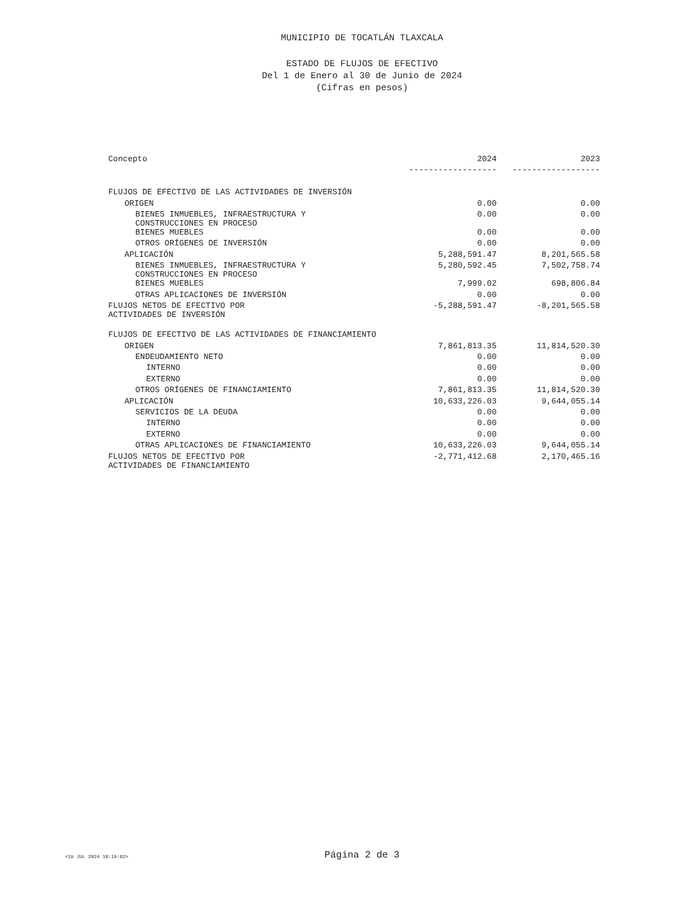MUNICIPIO DE TOCATLÁN TLAXCALA
ESTADO DE FLUJOS DE EFECTIVO
Del 1 de Enero al 30 de Junio de 2024
(Cifras en pesos)
| Concepto | 2024 | 2023 |
| --- | --- | --- |
| | ------------------ | ------------------ |
| FLUJOS DE EFECTIVO DE LAS ACTIVIDADES DE INVERSIÓN | | |
| ORIGEN | 0.00 | 0.00 |
| BIENES INMUEBLES, INFRAESTRUCTURA Y CONSTRUCCIONES EN PROCESO | 0.00 | 0.00 |
| BIENES MUEBLES | 0.00 | 0.00 |
| OTROS ORÍGENES DE INVERSIÓN | 0.00 | 0.00 |
| APLICACIÓN | 5,288,591.47 | 8,201,565.58 |
| BIENES INMUEBLES, INFRAESTRUCTURA Y CONSTRUCCIONES EN PROCESO | 5,280,592.45 | 7,502,758.74 |
| BIENES MUEBLES | 7,999.02 | 698,806.84 |
| OTRAS APLICACIONES DE INVERSIÓN | 0.00 | 0.00 |
| FLUJOS NETOS DE EFECTIVO POR ACTIVIDADES DE INVERSIÓN | -5,288,591.47 | -8,201,565.58 |
| FLUJOS DE EFECTIVO DE LAS ACTIVIDADES DE FINANCIAMIENTO | | |
| ORIGEN | 7,861,813.35 | 11,814,520.30 |
| ENDEUDAMIENTO NETO | 0.00 | 0.00 |
| INTERNO | 0.00 | 0.00 |
| EXTERNO | 0.00 | 0.00 |
| OTROS ORÍGENES DE FINANCIAMIENTO | 7,861,813.35 | 11,814,520.30 |
| APLICACIÓN | 10,633,226.03 | 9,644,055.14 |
| SERVICIOS DE LA DEUDA | 0.00 | 0.00 |
| INTERNO | 0.00 | 0.00 |
| EXTERNO | 0.00 | 0.00 |
| OTRAS APLICACIONES DE FINANCIAMIENTO | 10,633,226.03 | 9,644,055.14 |
| FLUJOS NETOS DE EFECTIVO POR ACTIVIDADES DE FINANCIAMIENTO | -2,771,412.68 | 2,170,465.16 |
<19 JUL 2024 10:19:02>
Página 2 de 3